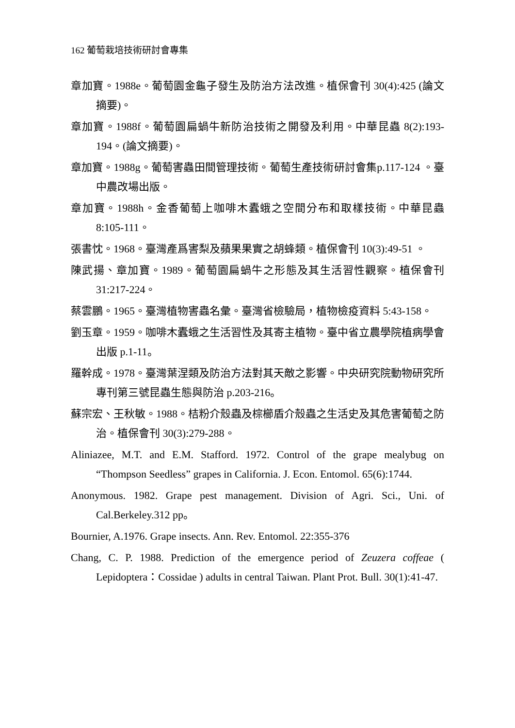162 葡萄栽培技術研討會專集
章加寶。1988e。葡萄園金龜子發生及防治方法改進。植保會刊 30(4):425 (論文摘要)。
章加寶。1988f。葡萄園扁蝸牛新防治技術之開發及利用。中華昆蟲 8(2):193-194。(論文摘要)。
章加寶。1988g。葡萄害蟲田間管理技術。葡萄生產技術研討會集p.117-124 。臺中農改場出版。
章加寶。1988h。金香葡萄上咖啡木蠹蛾之空間分布和取樣技術。中華昆蟲 8:105-111。
張書忱。1968。臺灣產爲害梨及蘋果果實之胡蜂類。植保會刊 10(3):49-51 。
陳武揚、章加寶。1989。葡萄園扁蝸牛之形態及其生活習性觀察。植保會刊 31:217-224。
蔡雲鵬。1965。臺灣植物害蟲名彙。臺灣省檢驗局，植物檢疫資料 5:43-158。
劉玉章。1959。咖啡木蠹蛾之生活習性及其寄主植物。臺中省立農學院植病學會出版 p.1-11。
羅幹成。1978。臺灣葉涅類及防治方法對其天敵之影響。中央研究院動物研究所專刊第三號昆蟲生態與防治 p.203-216。
蘇宗宏、王秋敏。1988。桔粉介殼蟲及棕櫛盾介殼蟲之生活史及其危害葡萄之防治。植保會刊 30(3):279-288。
Aliniazee, M.T. and E.M. Stafford. 1972. Control of the grape mealybug on “Thompson Seedless” grapes in California. J. Econ. Entomol. 65(6):1744.
Anonymous. 1982. Grape pest management. Division of Agri. Sci., Uni. of Cal.Berkeley.312 pp。
Bournier, A.1976. Grape insects. Ann. Rev. Entomol. 22:355-376
Chang, C. P. 1988. Prediction of the emergence period of Zeuzera coffeae ( Lepidoptera：Cossidae ) adults in central Taiwan. Plant Prot. Bull. 30(1):41-47.